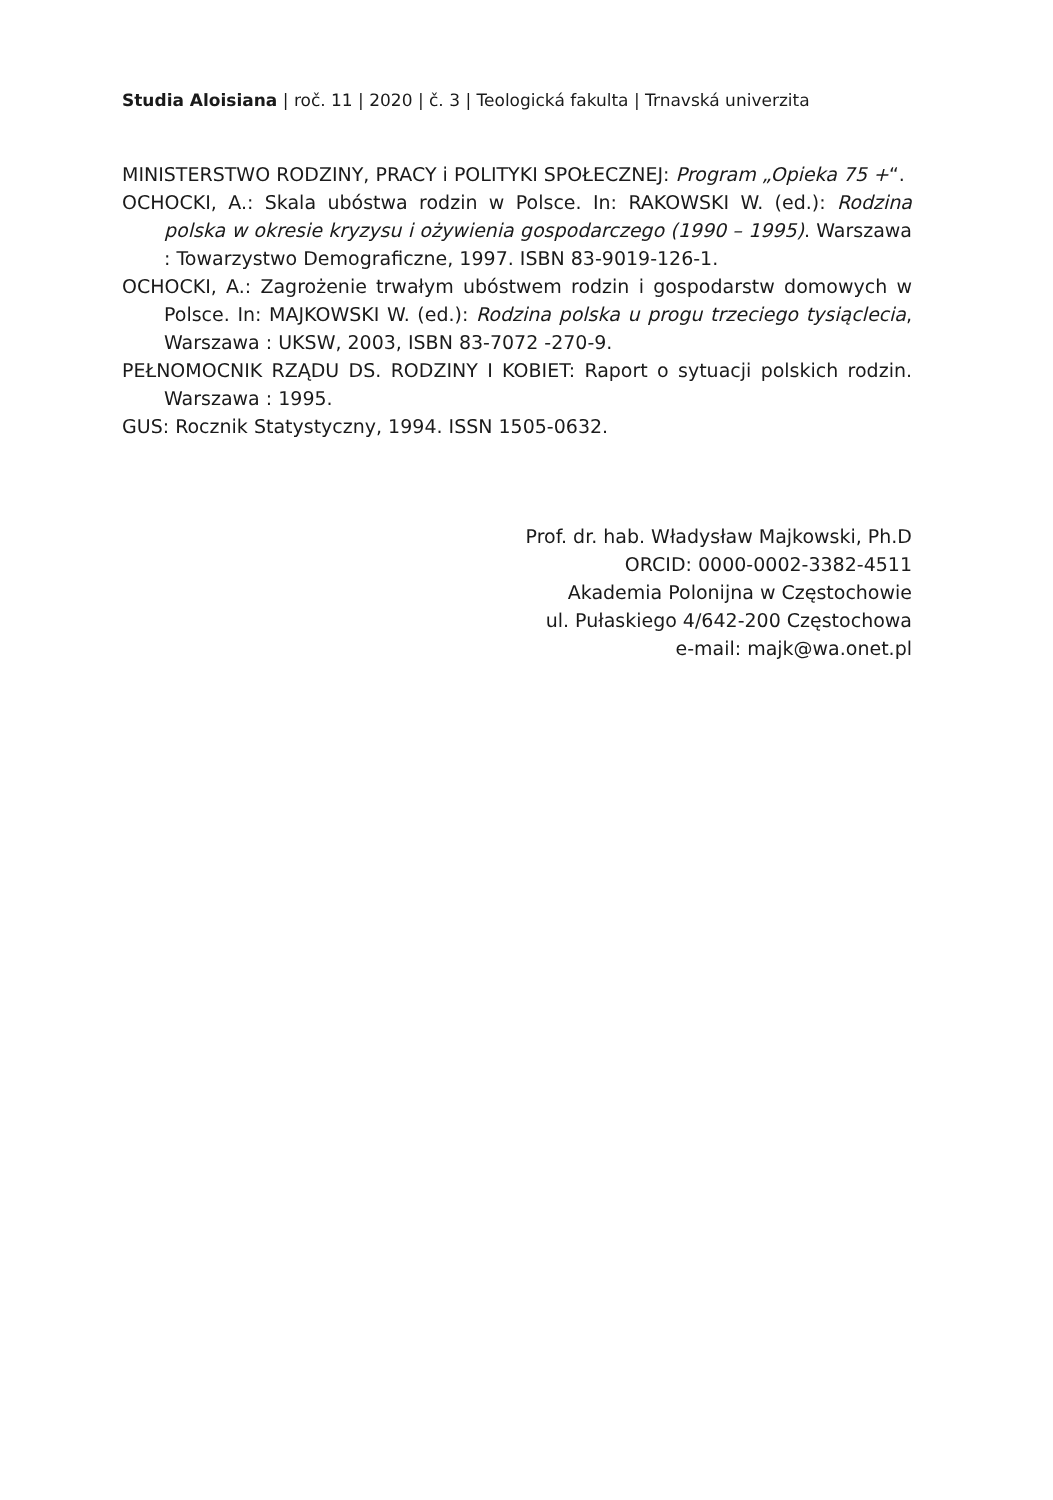Studia Aloisiana | roč. 11 | 2020 | č. 3 | Teologická fakulta | Trnavská univerzita
MINISTERSTWO RODZINY, PRACY i POLITYKI SPOŁECZNEJ: Program „Opieka 75 +“.
OCHOCKI, A.: Skala ubóstwa rodzin w Polsce. In: RAKOWSKI W. (ed.): Rodzina polska w okresie kryzysu i ożywienia gospodarczego (1990 – 1995). Warszawa : Towarzystwo Demograficzne, 1997. ISBN 83-9019-126-1.
OCHOCKI, A.: Zagrożenie trwałym ubóstwem rodzin i gospodarstw domowych w Polsce. In: MAJKOWSKI W. (ed.): Rodzina polska u progu trzeciego tysiąclecia, Warszawa : UKSW, 2003, ISBN 83-7072 -270-9.
PEŁNOMOCNIK RZĄDU DS. RODZINY I KOBIET: Raport o sytuacji polskich rodzin. Warszawa : 1995.
GUS: Rocznik Statystyczny, 1994. ISSN 1505-0632.
Prof. dr. hab. Władysław Majkowski, Ph.D
ORCID: 0000-0002-3382-4511
Akademia Polonijna w Częstochowie
ul. Pułaskiego 4/642-200 Częstochowa
e-mail: majk@wa.onet.pl